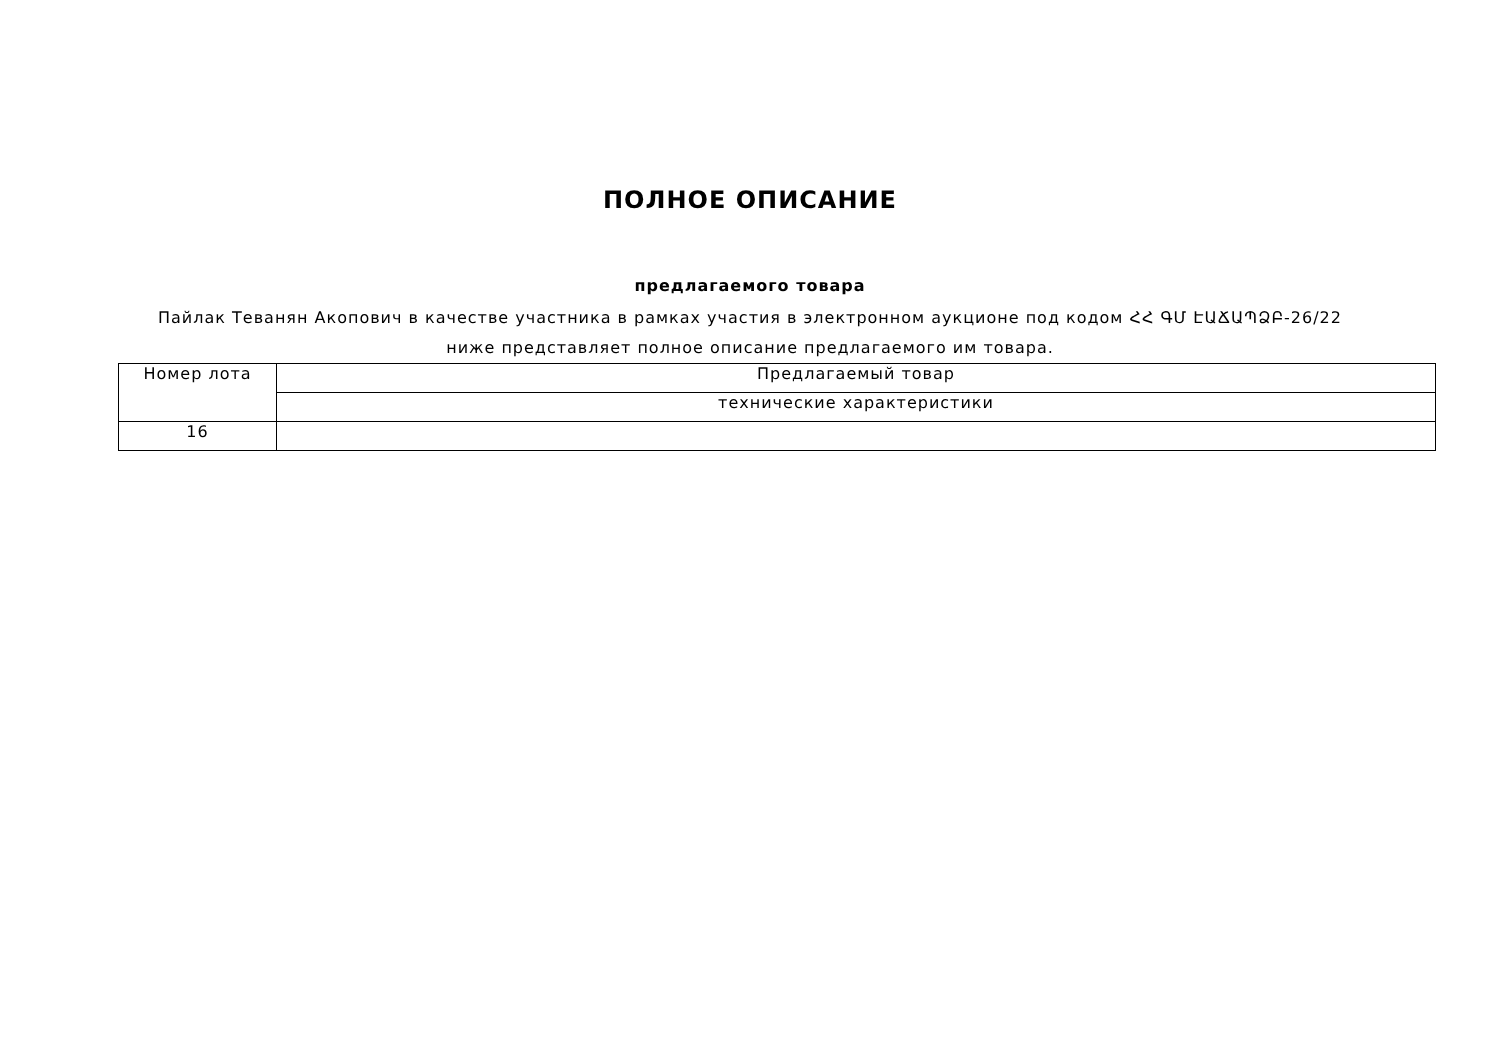ПОЛНОЕ ОПИСАНИЕ
предлагаемого товара
Пайлак Теванян Акопович в качестве участника в рамках участия в электронном аукционе под кодом ՀՀ ԳՄ ԷԱՃԱՊՁԲ-26/22
ниже представляет полное описание предлагаемого им товара.
| Номер лота | Предлагаемый товар |
| | технические характеристики |
| 16 | |